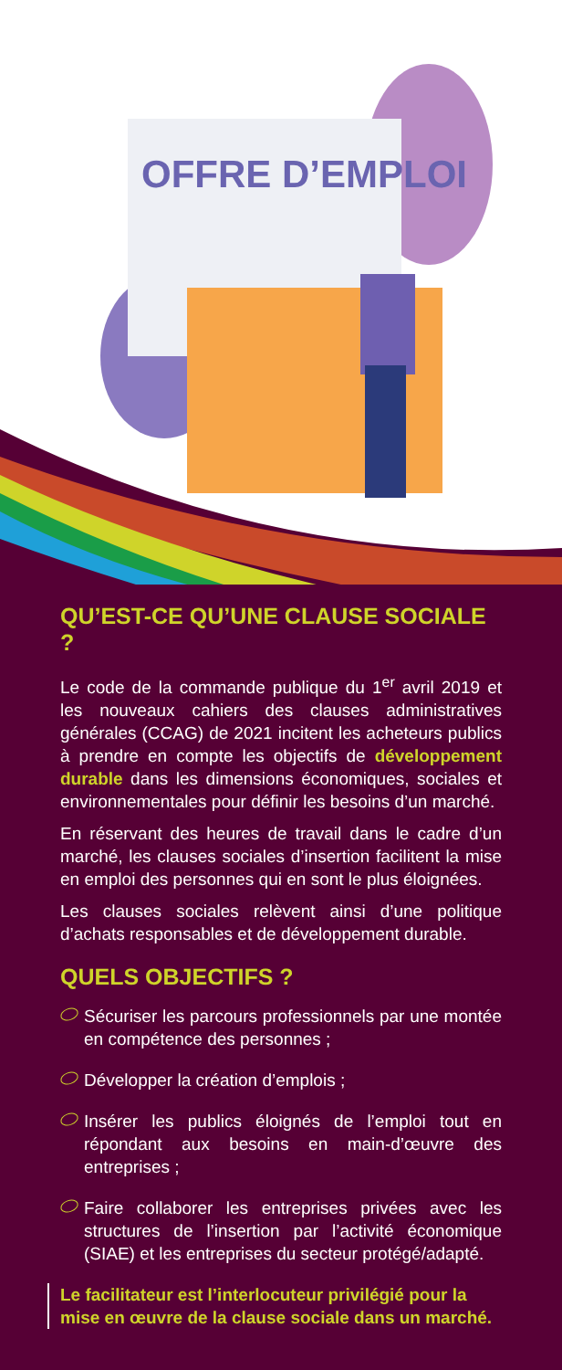OFFRE D’EMPLOI
QU’EST-CE QU’UNE CLAUSE SOCIALE ?
Le code de la commande publique du 1<sup>er</sup> avril 2019 et les nouveaux cahiers des clauses administratives générales (CCAG) de 2021 incitent les acheteurs publics à prendre en compte les objectifs de développement durable dans les dimensions économiques, sociales et environnementales pour définir les besoins d’un marché.
En réservant des heures de travail dans le cadre d’un marché, les clauses sociales d’insertion facilitent la mise en emploi des personnes qui en sont le plus éloignées.
Les clauses sociales relèvent ainsi d’une politique d’achats responsables et de développement durable.
QUELS OBJECTIFS ?
Sécuriser les parcours professionnels par une montée en compétence des personnes ;
Développer la création d’emplois ;
Insérer les publics éloignés de l’emploi tout en répondant aux besoins en main-d’œuvre des entreprises ;
Faire collaborer les entreprises privées avec les structures de l’insertion par l’activité économique (SIAE) et les entreprises du secteur protégé/adapté.
Le facilitateur est l’interlocuteur privilégié pour la mise en œuvre de la clause sociale dans un marché.